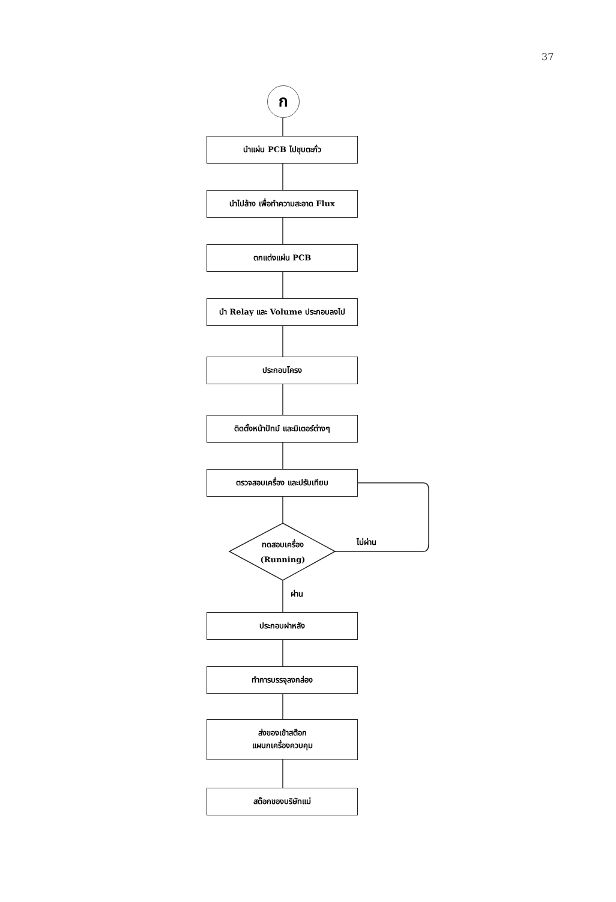37
ก
นำแผ่น PCB ไปชุบตะกั่ว
นำไปล้าง เพื่อทำความสะอาด Flux
ตกแต่งแผ่น PCB
นำ Relay และ Volume ประกอบลงไป
ประกอบโครง
ติดตั้งหน้าปัทม์ และมิเตอร์ต่างๆ
ตรวจสอบเครื่อง และปรับเทียบ
ทดสอบเครื่อง
(Running)
ไม่ผ่าน
ผ่าน
ประกอบฝาหลัง
ทำการบรรจุลงกล่อง
ส่งของเข้าสต๊อก
แผนกเครื่องควบคุม
สต๊อกของบริษัทแม่